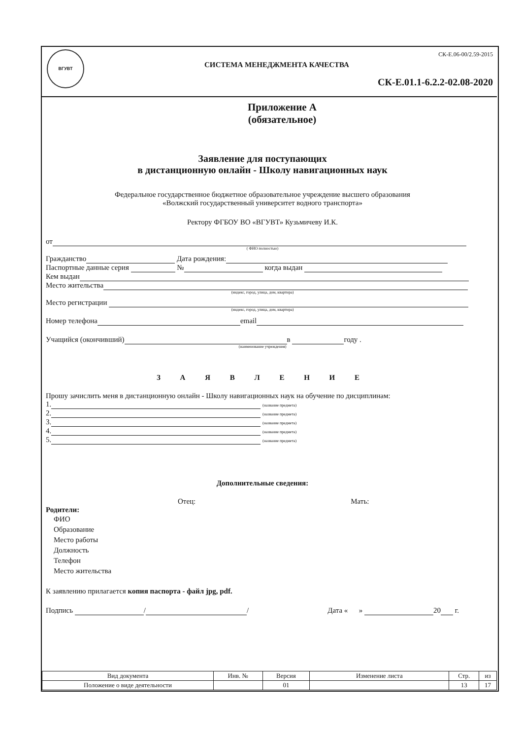ВГУВТ СК-Е.06-00/2.59-2015
СИСТЕМА МЕНЕДЖМЕНТА КАЧЕСТВА
СК-Е.01.1-6.2.2-02.08-2020
Приложение А
(обязательное)
Заявление для поступающих
в дистанционную онлайн - Школу навигационных наук
Федеральное государственное бюджетное образовательное учреждение высшего образования
«Волжский государственный университет водного транспорта»
Ректору ФГБОУ ВО «ВГУВТ» Кузьмичеву И.К.
от
( ФИО полностью)
Гражданство Дата рождения:
Паспортные данные серия № когда выдан
Кем выдан
Место жительства
(индекс, город, улица, дом, квартира)
Место регистрации
(индекс, город, улица, дом, квартира)
Номер телефона email
Учащийся (окончивший) в году .
(наименование учреждения)
З А Я В Л Е Н И Е
Прошу зачислить меня в дистанционную онлайн - Школу навигационных наук на обучение по дисциплинам:
1. (название предмета)
2. (название предмета)
3. (название предмета)
4. (название предмета)
5. (название предмета)
Дополнительные сведения:
Отец: Мать:
Родители:
ФИО
Образование
Место работы
Должность
Телефон
Место жительства
К заявлению прилагается копия паспорта - файл jpg, pdf.
Подпись / / Дата « » 20 г.
| Вид документа | Инв. № | Версия | Изменение листа | Стр. | из |
| Положение о виде деятельности | | 01 | | 13 | 17 |